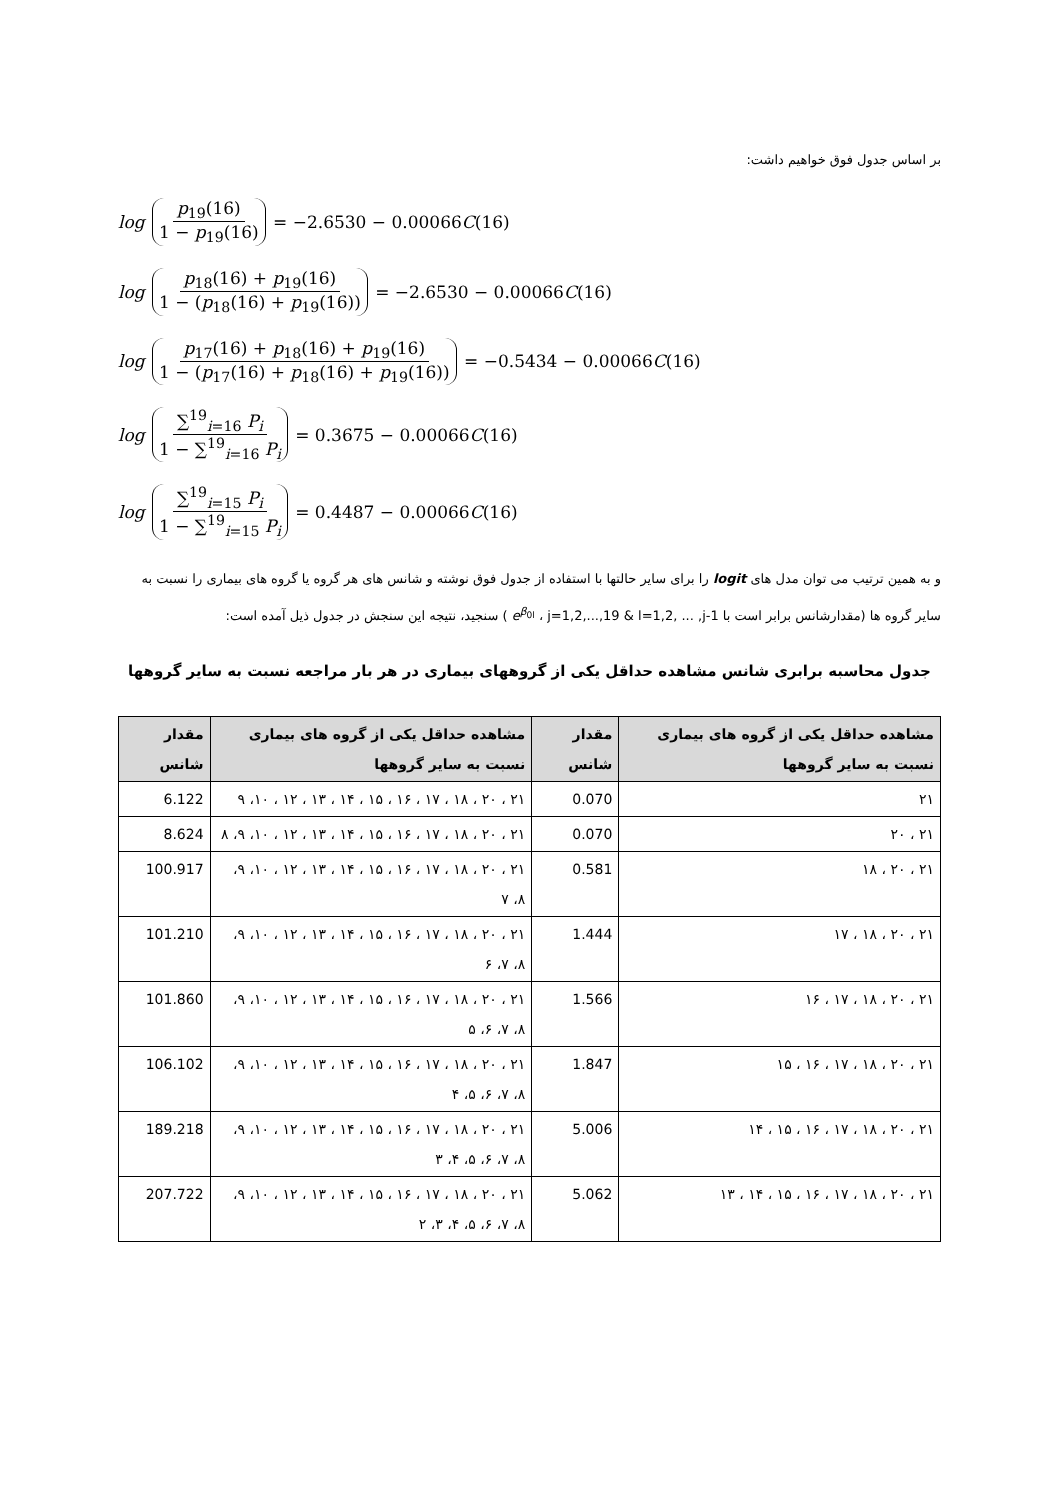بر اساس جدول فوق خواهیم داشت:
log p<sub>19</sub>(16) 1 − p<sub>19</sub>(16) = −2.6530 − 0.00066 C (16)
log p<sub>18</sub>(16) + p<sub>19</sub>(16) 1 − (p<sub>18</sub>(16) + p<sub>19</sub>(16)) = −2.6530 − 0.00066 C (16)
log p<sub>17</sub>(16) + p<sub>18</sub>(16) + p<sub>19</sub>(16) 1 − (p<sub>17</sub>(16) + p<sub>18</sub>(16) + p<sub>19</sub>(16)) = −0.5434 − 0.00066 C (16)
log ∑<sup>19</sup><sub>i=16</sub> P<sub>i</sub> 1 − ∑<sup>19</sup><sub>i=16</sub> P<sub>i</sub> = 0.3675 − 0.00066 C (16)
log ∑<sup>19</sup><sub>i=15</sub> P<sub>i</sub> 1 − ∑<sup>19</sup><sub>i=15</sub> P<sub>i</sub> = 0.4487 − 0.00066 C (16)
و به همین ترتیب می توان مدل های logit را برای سایر حالتها با استفاده از جدول فوق نوشته و شانس های هر گروه یا گروه های بیماری را نسبت به سایر گروه ها (مقدارشانس برابر است با e<sup>β<sub>0l</sub></sup> ، j=1,2,...,19 & l=1,2, ... ,j-1 ) سنجید، نتیجه این سنجش در جدول ذیل آمده است:
جدول محاسبه برابری شانس مشاهده حداقل یکی از گروههای بیماری در هر بار مراجعه نسبت به سایر گروهها
| مشاهده حداقل یکی از گروه های بیماری نسبت به سایر گروهها | مقدار شانس | مشاهده حداقل یکی از گروه های بیماری نسبت به سایر گروهها | مقدار شانس |
| --- | --- | --- | --- |
| ۲۱ | 0.070 | ۲۱ ، ۲۰ ، ۱۸ ، ۱۷ ، ۱۶ ، ۱۵ ، ۱۴ ، ۱۳ ، ۱۲ ، ۱۰، ۹ | 6.122 |
| ۲۱ ، ۲۰ | 0.070 | ۲۱ ، ۲۰ ، ۱۸ ، ۱۷ ، ۱۶ ، ۱۵ ، ۱۴ ، ۱۳ ، ۱۲ ، ۱۰، ۹، ۸ | 8.624 |
| ۲۱ ، ۲۰ ، ۱۸ | 0.581 | ۲۱ ، ۲۰ ، ۱۸ ، ۱۷ ، ۱۶ ، ۱۵ ، ۱۴ ، ۱۳ ، ۱۲ ، ۱۰، ۹، ۸، ۷ | 100.917 |
| ۲۱ ، ۲۰ ، ۱۸ ، ۱۷ | 1.444 | ۲۱ ، ۲۰ ، ۱۸ ، ۱۷ ، ۱۶ ، ۱۵ ، ۱۴ ، ۱۳ ، ۱۲ ، ۱۰، ۹، ۸، ۷، ۶ | 101.210 |
| ۲۱ ، ۲۰ ، ۱۸ ، ۱۷ ، ۱۶ | 1.566 | ۲۱ ، ۲۰ ، ۱۸ ، ۱۷ ، ۱۶ ، ۱۵ ، ۱۴ ، ۱۳ ، ۱۲ ، ۱۰، ۹، ۸، ۷، ۶، ۵ | 101.860 |
| ۲۱ ، ۲۰ ، ۱۸ ، ۱۷ ، ۱۶ ، ۱۵ | 1.847 | ۲۱ ، ۲۰ ، ۱۸ ، ۱۷ ، ۱۶ ، ۱۵ ، ۱۴ ، ۱۳ ، ۱۲ ، ۱۰، ۹، ۸، ۷، ۶، ۵، ۴ | 106.102 |
| ۲۱ ، ۲۰ ، ۱۸ ، ۱۷ ، ۱۶ ، ۱۵ ، ۱۴ | 5.006 | ۲۱ ، ۲۰ ، ۱۸ ، ۱۷ ، ۱۶ ، ۱۵ ، ۱۴ ، ۱۳ ، ۱۲ ، ۱۰، ۹، ۸، ۷، ۶، ۵، ۴، ۳ | 189.218 |
| ۲۱ ، ۲۰ ، ۱۸ ، ۱۷ ، ۱۶ ، ۱۵ ، ۱۴ ، ۱۳ | 5.062 | ۲۱ ، ۲۰ ، ۱۸ ، ۱۷ ، ۱۶ ، ۱۵ ، ۱۴ ، ۱۳ ، ۱۲ ، ۱۰، ۹، ۸، ۷، ۶، ۵، ۴، ۳، ۲ | 207.722 |